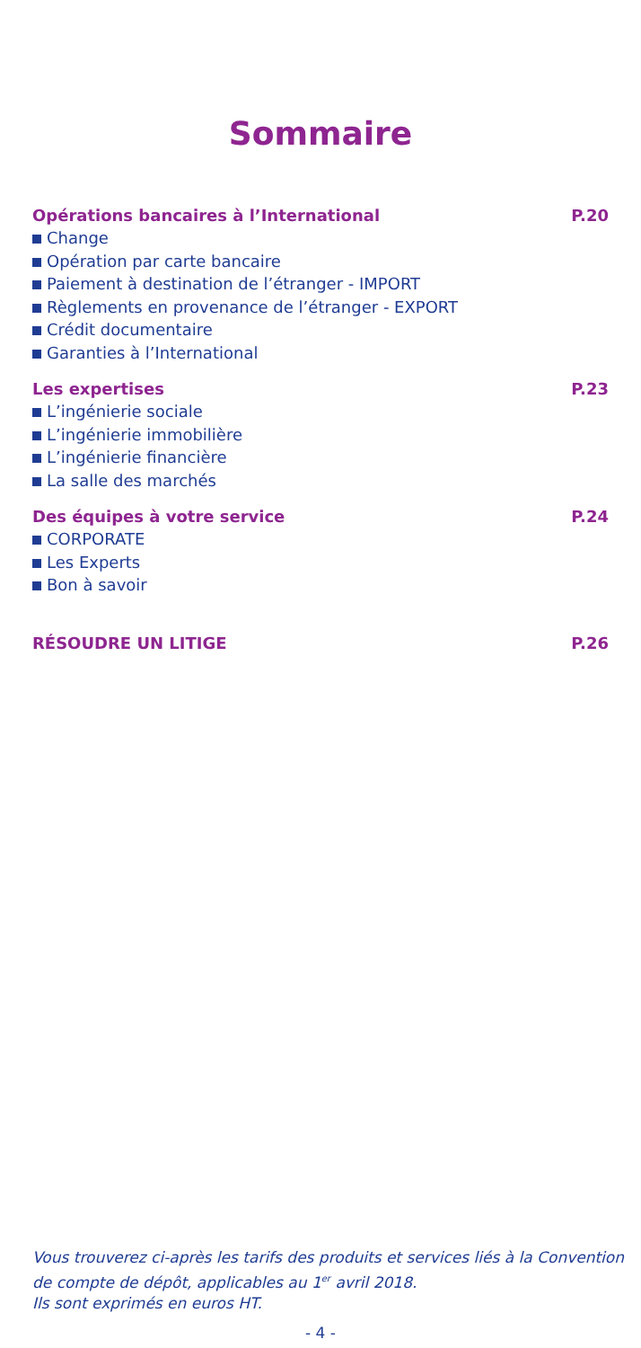Sommaire
Opérations bancaires à l’International P.20
Change
Opération par carte bancaire
Paiement à destination de l’étranger - IMPORT
Règlements en provenance de l’étranger - EXPORT
Crédit documentaire
Garanties à l’International
Les expertises P.23
L’ingénierie sociale
L’ingénierie immobilière
L’ingénierie financière
La salle des marchés
Des équipes à votre service P.24
CORPORATE
Les Experts
Bon à savoir
RÉSOUDRE UN LITIGE P.26
Vous trouverez ci-après les tarifs des produits et services liés à la Convention
de compte de dépôt, applicables au 1<sup>er</sup> avril 2018.
Ils sont exprimés en euros HT.
- 4 -